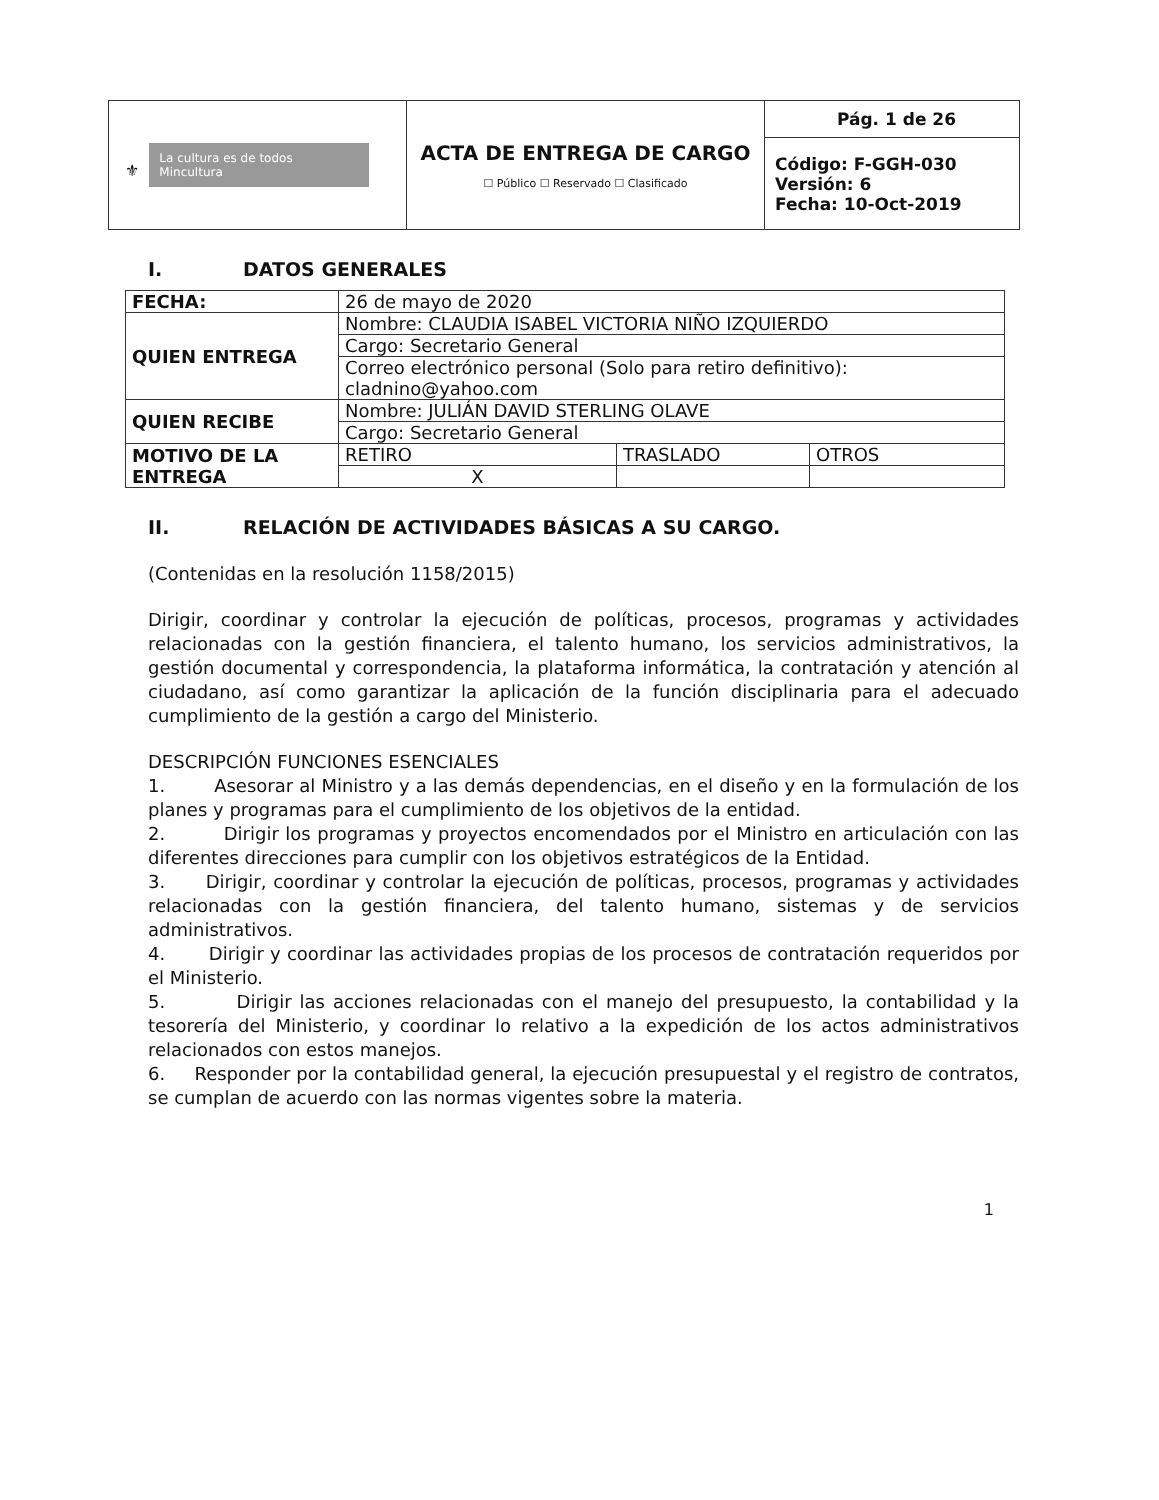| ⚜ La cultura es de todos Mincultura | ACTA DE ENTREGA DE CARGO ☐ Público ☐ Reservado ☐ Clasificado | Pág. 1 de 26 |
| | | Código: F-GGH-030 Versión: 6 Fecha: 10-Oct-2019 |
I. DATOS GENERALES
| FECHA: | 26 de mayo de 2020 | | |
| QUIEN ENTREGA | Nombre: CLAUDIA ISABEL VICTORIA NIÑO IZQUIERDO | | |
| | Cargo: Secretario General | | |
| | Correo electrónico personal (Solo para retiro definitivo): cladnino@yahoo.com | | |
| QUIEN RECIBE | Nombre: JULIÁN DAVID STERLING OLAVE | | |
| | Cargo: Secretario General | | |
| MOTIVO DE LA ENTREGA | RETIRO | TRASLADO | OTROS |
| | X | | |
II. RELACIÓN DE ACTIVIDADES BÁSICAS A SU CARGO.
(Contenidas en la resolución 1158/2015)
Dirigir, coordinar y controlar la ejecución de políticas, procesos, programas y actividades relacionadas con la gestión financiera, el talento humano, los servicios administrativos, la gestión documental y correspondencia, la plataforma informática, la contratación y atención al ciudadano, así como garantizar la aplicación de la función disciplinaria para el adecuado cumplimiento de la gestión a cargo del Ministerio.
DESCRIPCIÓN FUNCIONES ESENCIALES
1. Asesorar al Ministro y a las demás dependencias, en el diseño y en la formulación de los planes y programas para el cumplimiento de los objetivos de la entidad.
2. Dirigir los programas y proyectos encomendados por el Ministro en articulación con las diferentes direcciones para cumplir con los objetivos estratégicos de la Entidad.
3. Dirigir, coordinar y controlar la ejecución de políticas, procesos, programas y actividades relacionadas con la gestión financiera, del talento humano, sistemas y de servicios administrativos.
4. Dirigir y coordinar las actividades propias de los procesos de contratación requeridos por el Ministerio.
5. Dirigir las acciones relacionadas con el manejo del presupuesto, la contabilidad y la tesorería del Ministerio, y coordinar lo relativo a la expedición de los actos administrativos relacionados con estos manejos.
6. Responder por la contabilidad general, la ejecución presupuestal y el registro de contratos, se cumplan de acuerdo con las normas vigentes sobre la materia.
1